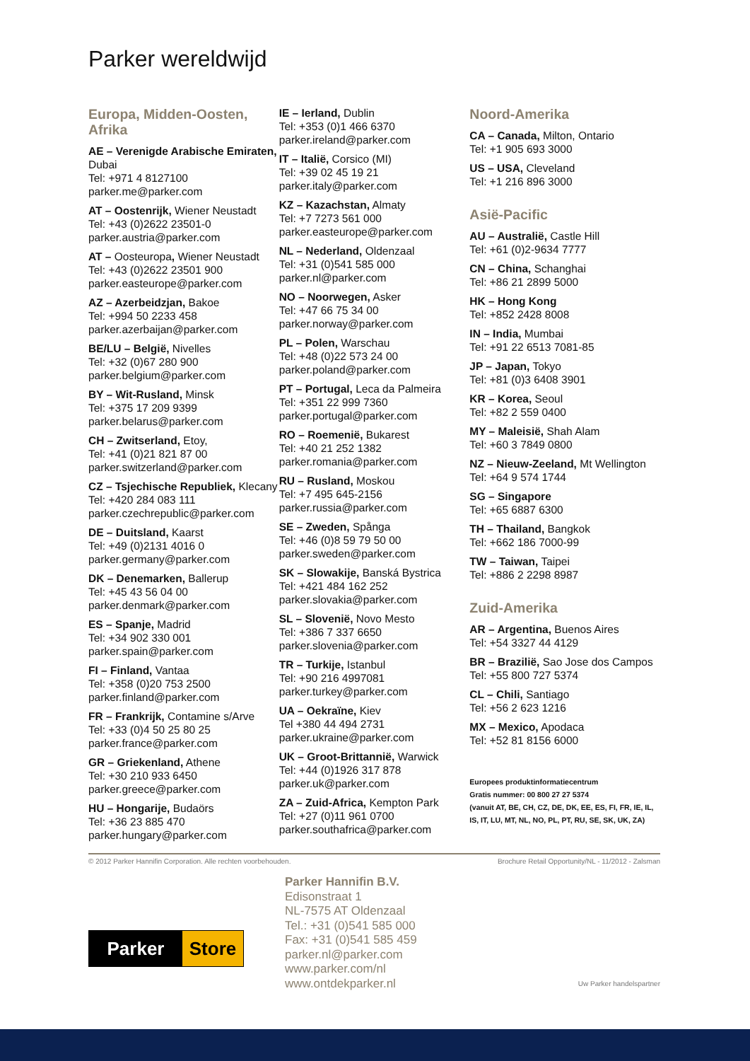Parker wereldwijd
Europa, Midden-Oosten, Afrika
AE – Verenigde Arabische Emiraten, Dubai
Tel: +971 4 8127100
parker.me@parker.com
AT – Oostenrijk, Wiener Neustadt
Tel: +43 (0)2622 23501-0
parker.austria@parker.com
AT – Oosteuropa, Wiener Neustadt
Tel: +43 (0)2622 23501 900
parker.easteurope@parker.com
AZ – Azerbeidzjan, Bakoe
Tel: +994 50 2233 458
parker.azerbaijan@parker.com
BE/LU – België, Nivelles
Tel: +32 (0)67 280 900
parker.belgium@parker.com
BY – Wit-Rusland, Minsk
Tel: +375 17 209 9399
parker.belarus@parker.com
CH – Zwitserland, Etoy,
Tel: +41 (0)21 821 87 00
parker.switzerland@parker.com
CZ – Tsjechische Republiek, Klecany
Tel: +420 284 083 111
parker.czechrepublic@parker.com
DE – Duitsland, Kaarst
Tel: +49 (0)2131 4016 0
parker.germany@parker.com
DK – Denemarken, Ballerup
Tel: +45 43 56 04 00
parker.denmark@parker.com
ES – Spanje, Madrid
Tel: +34 902 330 001
parker.spain@parker.com
FI – Finland, Vantaa
Tel: +358 (0)20 753 2500
parker.finland@parker.com
FR – Frankrijk, Contamine s/Arve
Tel: +33 (0)4 50 25 80 25
parker.france@parker.com
GR – Griekenland, Athene
Tel: +30 210 933 6450
parker.greece@parker.com
HU – Hongarije, Budaörs
Tel: +36 23 885 470
parker.hungary@parker.com
IE – Ierland, Dublin
Tel: +353 (0)1 466 6370
parker.ireland@parker.com
IT – Italië, Corsico (MI)
Tel: +39 02 45 19 21
parker.italy@parker.com
KZ – Kazachstan, Almaty
Tel: +7 7273 561 000
parker.easteurope@parker.com
NL – Nederland, Oldenzaal
Tel: +31 (0)541 585 000
parker.nl@parker.com
NO – Noorwegen, Asker
Tel: +47 66 75 34 00
parker.norway@parker.com
PL – Polen, Warschau
Tel: +48 (0)22 573 24 00
parker.poland@parker.com
PT – Portugal, Leca da Palmeira
Tel: +351 22 999 7360
parker.portugal@parker.com
RO – Roemenië, Bukarest
Tel: +40 21 252 1382
parker.romania@parker.com
RU – Rusland, Moskou
Tel: +7 495 645-2156
parker.russia@parker.com
SE – Zweden, Spånga
Tel: +46 (0)8 59 79 50 00
parker.sweden@parker.com
SK – Slowakije, Banská Bystrica
Tel: +421 484 162 252
parker.slovakia@parker.com
SL – Slovenië, Novo Mesto
Tel: +386 7 337 6650
parker.slovenia@parker.com
TR – Turkije, Istanbul
Tel: +90 216 4997081
parker.turkey@parker.com
UA – Oekraïne, Kiev
Tel +380 44 494 2731
parker.ukraine@parker.com
UK – Groot-Brittannië, Warwick
Tel: +44 (0)1926 317 878
parker.uk@parker.com
ZA – Zuid-Africa, Kempton Park
Tel: +27 (0)11 961 0700
parker.southafrica@parker.com
Noord-Amerika
CA – Canada, Milton, Ontario
Tel: +1 905 693 3000
US – USA, Cleveland
Tel: +1 216 896 3000
Asië-Pacific
AU – Australië, Castle Hill
Tel: +61 (0)2-9634 7777
CN – China, Schanghai
Tel: +86 21 2899 5000
HK – Hong Kong
Tel: +852 2428 8008
IN – India, Mumbai
Tel: +91 22 6513 7081-85
JP – Japan, Tokyo
Tel: +81 (0)3 6408 3901
KR – Korea, Seoul
Tel: +82 2 559 0400
MY – Maleisië, Shah Alam
Tel: +60 3 7849 0800
NZ – Nieuw-Zeeland, Mt Wellington
Tel: +64 9 574 1744
SG – Singapore
Tel: +65 6887 6300
TH – Thailand, Bangkok
Tel: +662 186 7000-99
TW – Taiwan, Taipei
Tel: +886 2 2298 8987
Zuid-Amerika
AR – Argentina, Buenos Aires
Tel: +54 3327 44 4129
BR – Brazilië, Sao Jose dos Campos
Tel: +55 800 727 5374
CL – Chili, Santiago
Tel: +56 2 623 1216
MX – Mexico, Apodaca
Tel: +52 81 8156 6000
Europees produktinformatiecentrum
Gratis nummer: 00 800 27 27 5374
(vanuit AT, BE, CH, CZ, DE, DK, EE, ES, FI, FR, IE, IL, IS, IT, LU, MT, NL, NO, PL, PT, RU, SE, SK, UK, ZA)
© 2012 Parker Hannifin Corporation. Alle rechten voorbehouden. Brochure Retail Opportunity/NL - 11/2012 - Zalsman
Parker Store
Parker Hannifin B.V.
Edisonstraat 1
NL-7575 AT Oldenzaal
Tel.: +31 (0)541 585 000
Fax: +31 (0)541 585 459
parker.nl@parker.com
www.parker.com/nl
www.ontdekparker.nl
Uw Parker handelspartner